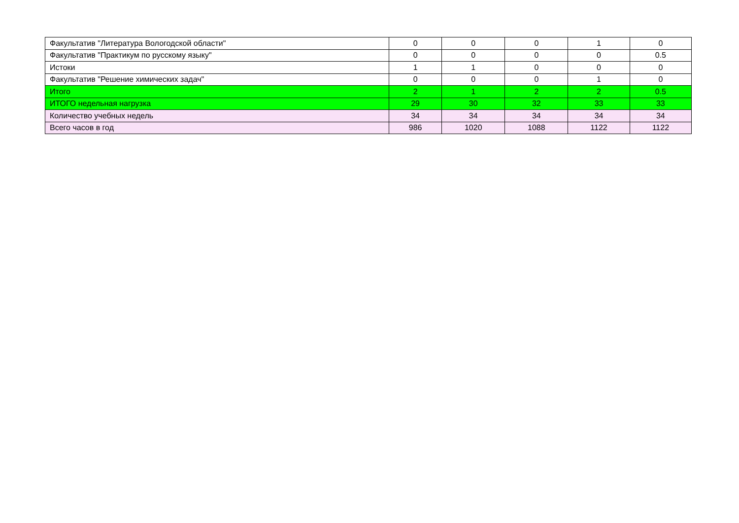| Факультатив "Литература Вологодской области" | 0 | 0 | 0 | 1 | 0 |
| Факультатив "Практикум по русскому языку" | 0 | 0 | 0 | 0 | 0.5 |
| Истоки | 1 | 1 | 0 | 0 | 0 |
| Факультатив "Решение химических задач" | 0 | 0 | 0 | 1 | 0 |
| Итого | 2 | 1 | 2 | 2 | 0.5 |
| ИТОГО недельная нагрузка | 29 | 30 | 32 | 33 | 33 |
| Количество учебных недель | 34 | 34 | 34 | 34 | 34 |
| Всего часов в год | 986 | 1020 | 1088 | 1122 | 1122 |